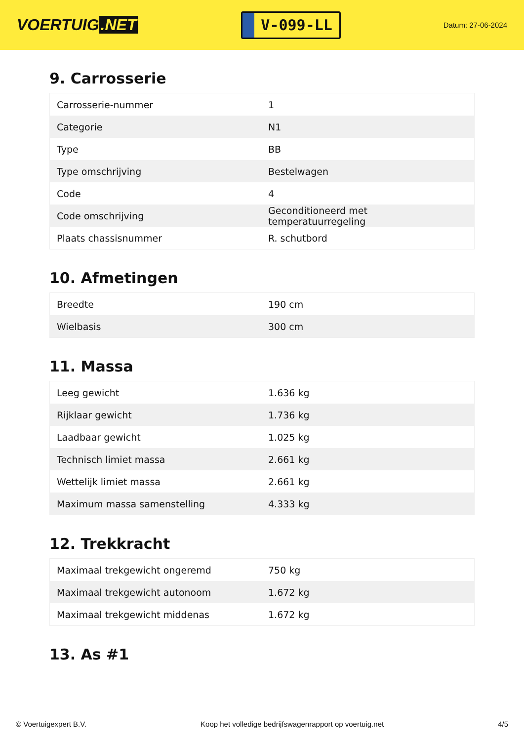VOERTUIG.NET
V-099-LL
Datum: 27-06-2024
9. Carrosserie
| Carrosserie-nummer | 1 |
| Categorie | N1 |
| Type | BB |
| Type omschrijving | Bestelwagen |
| Code | 4 |
| Code omschrijving | Geconditioneerd met temperatuurregeling |
| Plaats chassisnummer | R. schutbord |
10. Afmetingen
| Breedte | 190 cm |
| Wielbasis | 300 cm |
11. Massa
| Leeg gewicht | 1.636 kg |
| Rijklaar gewicht | 1.736 kg |
| Laadbaar gewicht | 1.025 kg |
| Technisch limiet massa | 2.661 kg |
| Wettelijk limiet massa | 2.661 kg |
| Maximum massa samenstelling | 4.333 kg |
12. Trekkracht
| Maximaal trekgewicht ongeremd | 750 kg |
| Maximaal trekgewicht autonoom | 1.672 kg |
| Maximaal trekgewicht middenas | 1.672 kg |
13. As #1
© Voertuigexpert B.V. Koop het volledige bedrijfswagenrapport op voertuig.net 4/5